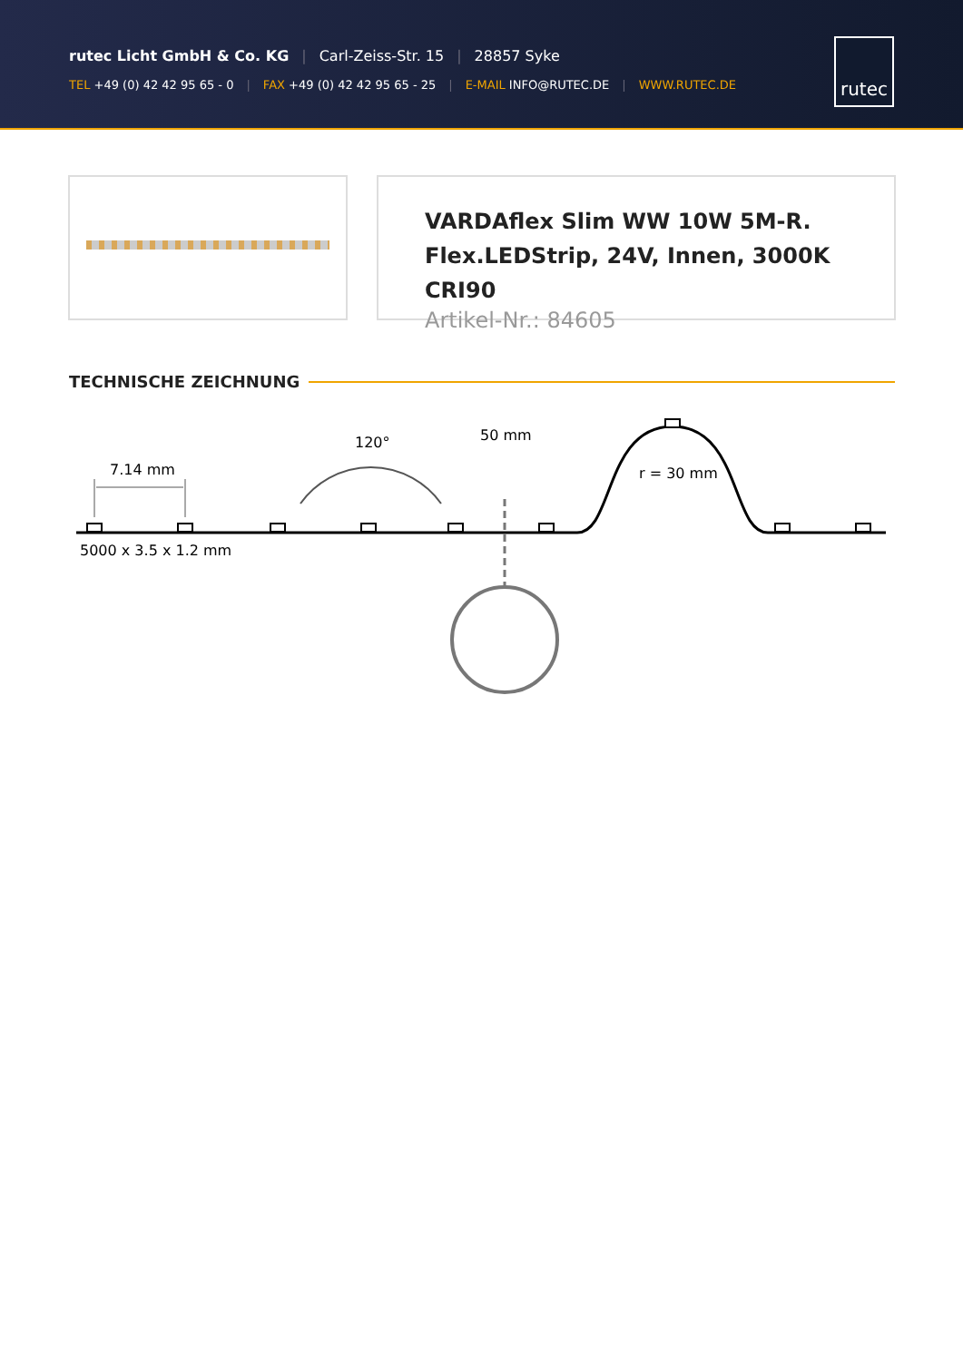rutec Licht GmbH & Co. KG | Carl-Zeiss-Str. 15 | 28857 Syke
TEL +49 (0) 42 42 95 65 - 0 | FAX +49 (0) 42 42 95 65 - 25 | E-MAIL INFO@RUTEC.DE | WWW.RUTEC.DE
rutec
VARDAflex Slim WW 10W 5M-R.
Flex.LEDStrip, 24V, Innen, 3000K CRI90
Artikel-Nr.: 84605
TECHNISCHE ZEICHNUNG
7.14 mm
5000 x 3.5 x 1.2 mm
120°
50 mm
r = 30 mm